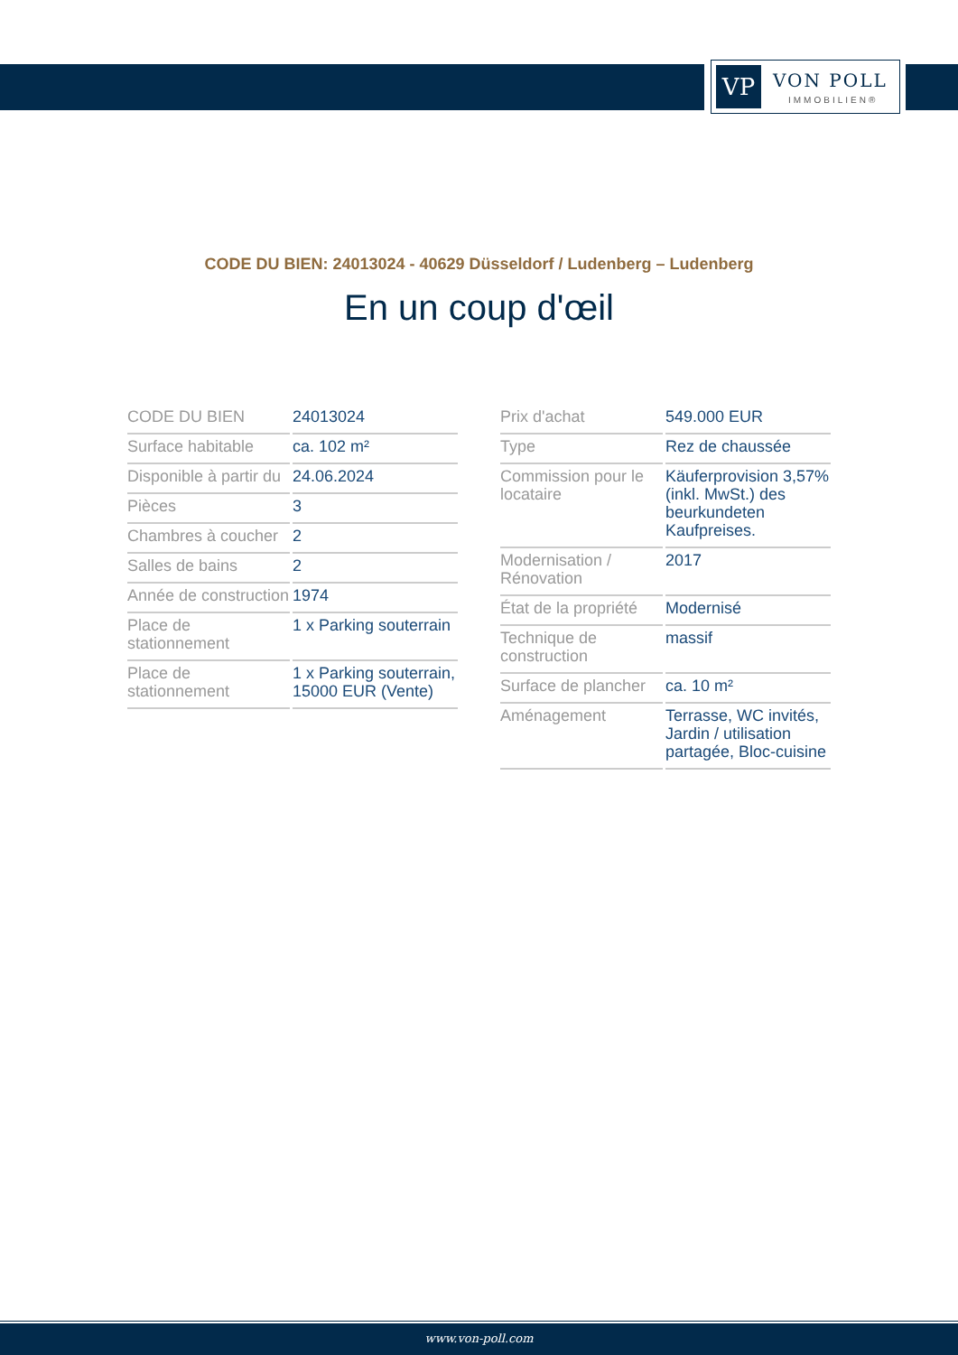VP VON POLL
IMMOBILIEN®
CODE DU BIEN: 24013024 - 40629 Düsseldorf / Ludenberg – Ludenberg
En un coup d'œil
| CODE DU BIEN | 24013024 |
| Surface habitable | ca. 102 m² |
| Disponible à partir du | 24.06.2024 |
| Pièces | 3 |
| Chambres à coucher | 2 |
| Salles de bains | 2 |
| Année de construction | 1974 |
| Place de stationnement | 1 x Parking souterrain |
| Place de stationnement | 1 x Parking souterrain, 15000 EUR (Vente) |
| Prix d'achat | 549.000 EUR |
| Type | Rez de chaussée |
| Commission pour le locataire | Käuferprovision 3,57% (inkl. MwSt.) des beurkundeten Kaufpreises. |
| Modernisation / Rénovation | 2017 |
| État de la propriété | Modernisé |
| Technique de construction | massif |
| Surface de plancher | ca. 10 m² |
| Aménagement | Terrasse, WC invités, Jardin / utilisation partagée, Bloc-cuisine |
www.von-poll.com